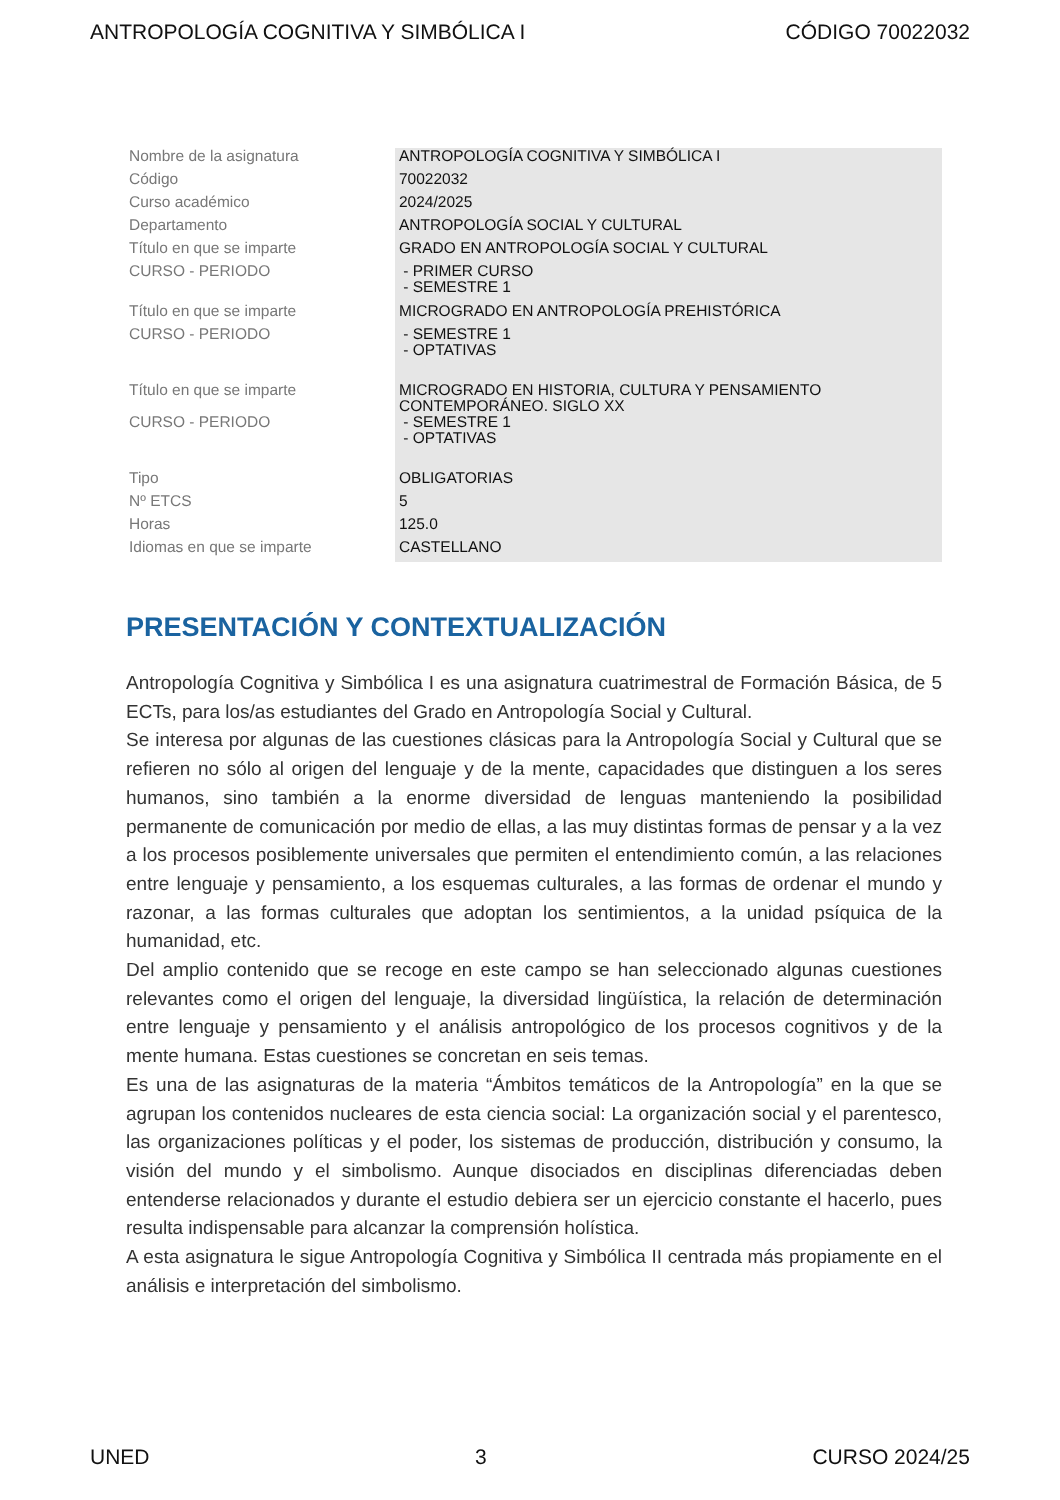ANTROPOLOGÍA COGNITIVA Y SIMBÓLICA I CÓDIGO 70022032
| Nombre de la asignatura | ANTROPOLOGÍA COGNITIVA Y SIMBÓLICA I |
| Código | 70022032 |
| Curso académico | 2024/2025 |
| Departamento | ANTROPOLOGÍA SOCIAL Y CULTURAL |
| Título en que se imparte | GRADO EN ANTROPOLOGÍA SOCIAL Y CULTURAL |
| CURSO - PERIODO | - PRIMER CURSO - SEMESTRE 1 |
| Título en que se imparte | MICROGRADO EN ANTROPOLOGÍA PREHISTÓRICA |
| CURSO - PERIODO | - SEMESTRE 1 - OPTATIVAS |
| Título en que se imparte | MICROGRADO EN HISTORIA, CULTURA Y PENSAMIENTO CONTEMPORÁNEO. SIGLO XX |
| CURSO - PERIODO | - SEMESTRE 1 - OPTATIVAS |
| Tipo | OBLIGATORIAS |
| Nº ETCS | 5 |
| Horas | 125.0 |
| Idiomas en que se imparte | CASTELLANO |
PRESENTACIÓN Y CONTEXTUALIZACIÓN
Antropología Cognitiva y Simbólica I es una asignatura cuatrimestral de Formación Básica, de 5 ECTs, para los/as estudiantes del Grado en Antropología Social y Cultural.
Se interesa por algunas de las cuestiones clásicas para la Antropología Social y Cultural que se refieren no sólo al origen del lenguaje y de la mente, capacidades que distinguen a los seres humanos, sino también a la enorme diversidad de lenguas manteniendo la posibilidad permanente de comunicación por medio de ellas, a las muy distintas formas de pensar y a la vez a los procesos posiblemente universales que permiten el entendimiento común, a las relaciones entre lenguaje y pensamiento, a los esquemas culturales, a las formas de ordenar el mundo y razonar, a las formas culturales que adoptan los sentimientos, a la unidad psíquica de la humanidad, etc.
Del amplio contenido que se recoge en este campo se han seleccionado algunas cuestiones relevantes como el origen del lenguaje, la diversidad lingüística, la relación de determinación entre lenguaje y pensamiento y el análisis antropológico de los procesos cognitivos y de la mente humana. Estas cuestiones se concretan en seis temas.
Es una de las asignaturas de la materia “Ámbitos temáticos de la Antropología” en la que se agrupan los contenidos nucleares de esta ciencia social: La organización social y el parentesco, las organizaciones políticas y el poder, los sistemas de producción, distribución y consumo, la visión del mundo y el simbolismo. Aunque disociados en disciplinas diferenciadas deben entenderse relacionados y durante el estudio debiera ser un ejercicio constante el hacerlo, pues resulta indispensable para alcanzar la comprensión holística.
A esta asignatura le sigue Antropología Cognitiva y Simbólica II centrada más propiamente en el análisis e interpretación del simbolismo.
UNED 3 CURSO 2024/25